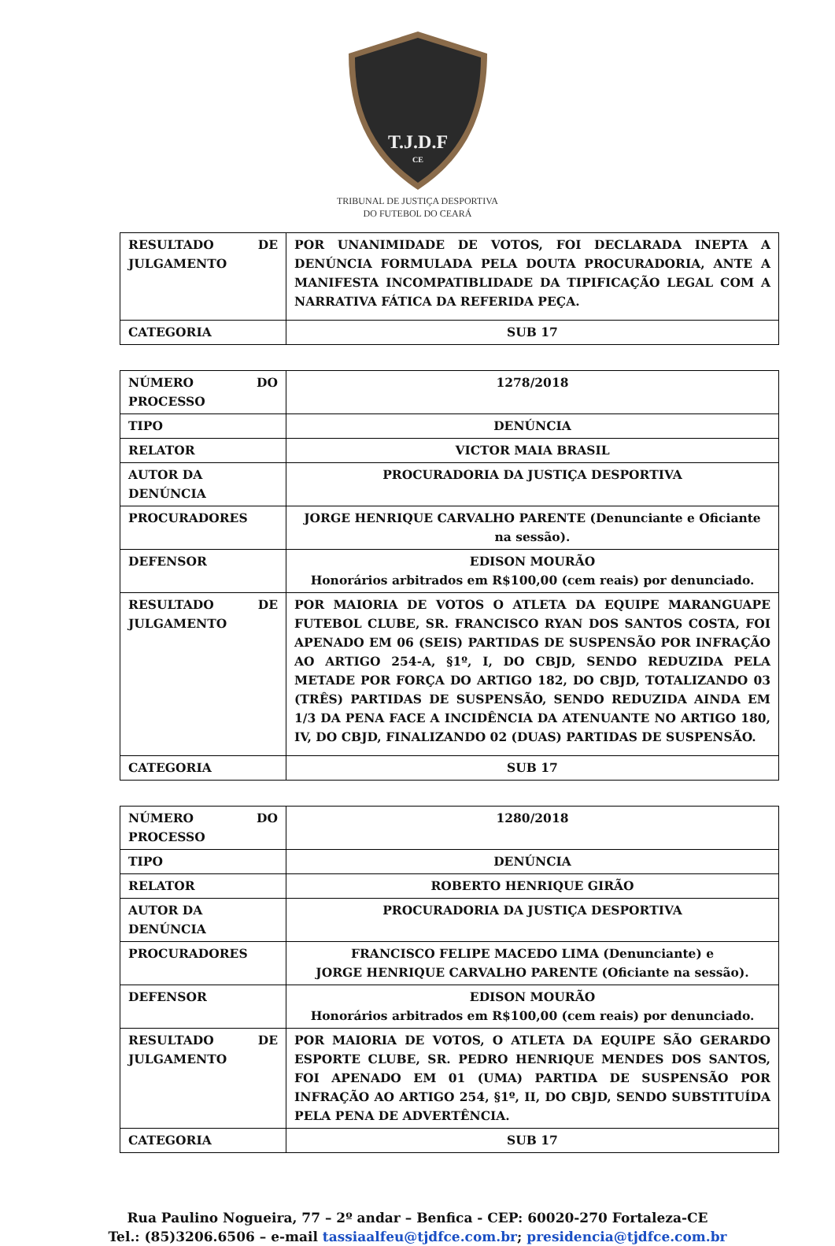T.J.D.F
CE
TRIBUNAL DE JUSTIÇA DESPORTIVA
DO FUTEBOL DO CEARÁ
| RESULTADO DE JULGAMENTO | POR UNANIMIDADE DE VOTOS, FOI DECLARADA INEPTA A DENÚNCIA FORMULADA PELA DOUTA PROCURADORIA, ANTE A MANIFESTA INCOMPATIBLIDADE DA TIPIFICAÇÃO LEGAL COM A NARRATIVA FÁTICA DA REFERIDA PEÇA. |
| CATEGORIA | SUB 17 |
| NÚMERO DO PROCESSO | 1278/2018 |
| TIPO | DENÚNCIA |
| RELATOR | VICTOR MAIA BRASIL |
| AUTOR DA DENÚNCIA | PROCURADORIA DA JUSTIÇA DESPORTIVA |
| PROCURADORES | JORGE HENRIQUE CARVALHO PARENTE (Denunciante e Oficiante na sessão). |
| DEFENSOR | EDISON MOURÃO Honorários arbitrados em R$100,00 (cem reais) por denunciado. |
| RESULTADO DE JULGAMENTO | POR MAIORIA DE VOTOS O ATLETA DA EQUIPE MARANGUAPE FUTEBOL CLUBE, SR. FRANCISCO RYAN DOS SANTOS COSTA, FOI APENADO EM 06 (SEIS) PARTIDAS DE SUSPENSÃO POR INFRAÇÃO AO ARTIGO 254-A, §1º, I, DO CBJD, SENDO REDUZIDA PELA METADE POR FORÇA DO ARTIGO 182, DO CBJD, TOTALIZANDO 03 (TRÊS) PARTIDAS DE SUSPENSÃO, SENDO REDUZIDA AINDA EM 1/3 DA PENA FACE A INCIDÊNCIA DA ATENUANTE NO ARTIGO 180, IV, DO CBJD, FINALIZANDO 02 (DUAS) PARTIDAS DE SUSPENSÃO. |
| CATEGORIA | SUB 17 |
| NÚMERO DO PROCESSO | 1280/2018 |
| TIPO | DENÚNCIA |
| RELATOR | ROBERTO HENRIQUE GIRÃO |
| AUTOR DA DENÚNCIA | PROCURADORIA DA JUSTIÇA DESPORTIVA |
| PROCURADORES | FRANCISCO FELIPE MACEDO LIMA (Denunciante) e JORGE HENRIQUE CARVALHO PARENTE (Oficiante na sessão). |
| DEFENSOR | EDISON MOURÃO Honorários arbitrados em R$100,00 (cem reais) por denunciado. |
| RESULTADO DE JULGAMENTO | POR MAIORIA DE VOTOS, O ATLETA DA EQUIPE SÃO GERARDO ESPORTE CLUBE, SR. PEDRO HENRIQUE MENDES DOS SANTOS, FOI APENADO EM 01 (UMA) PARTIDA DE SUSPENSÃO POR INFRAÇÃO AO ARTIGO 254, §1º, II, DO CBJD, SENDO SUBSTITUÍDA PELA PENA DE ADVERTÊNCIA. |
| CATEGORIA | SUB 17 |
Rua Paulino Nogueira, 77 – 2º andar – Benfica - CEP: 60020-270 Fortaleza-CE
Tel.: (85)3206.6506 – e-mail tassiaalfeu@tjdfce.com.br; presidencia@tjdfce.com.br